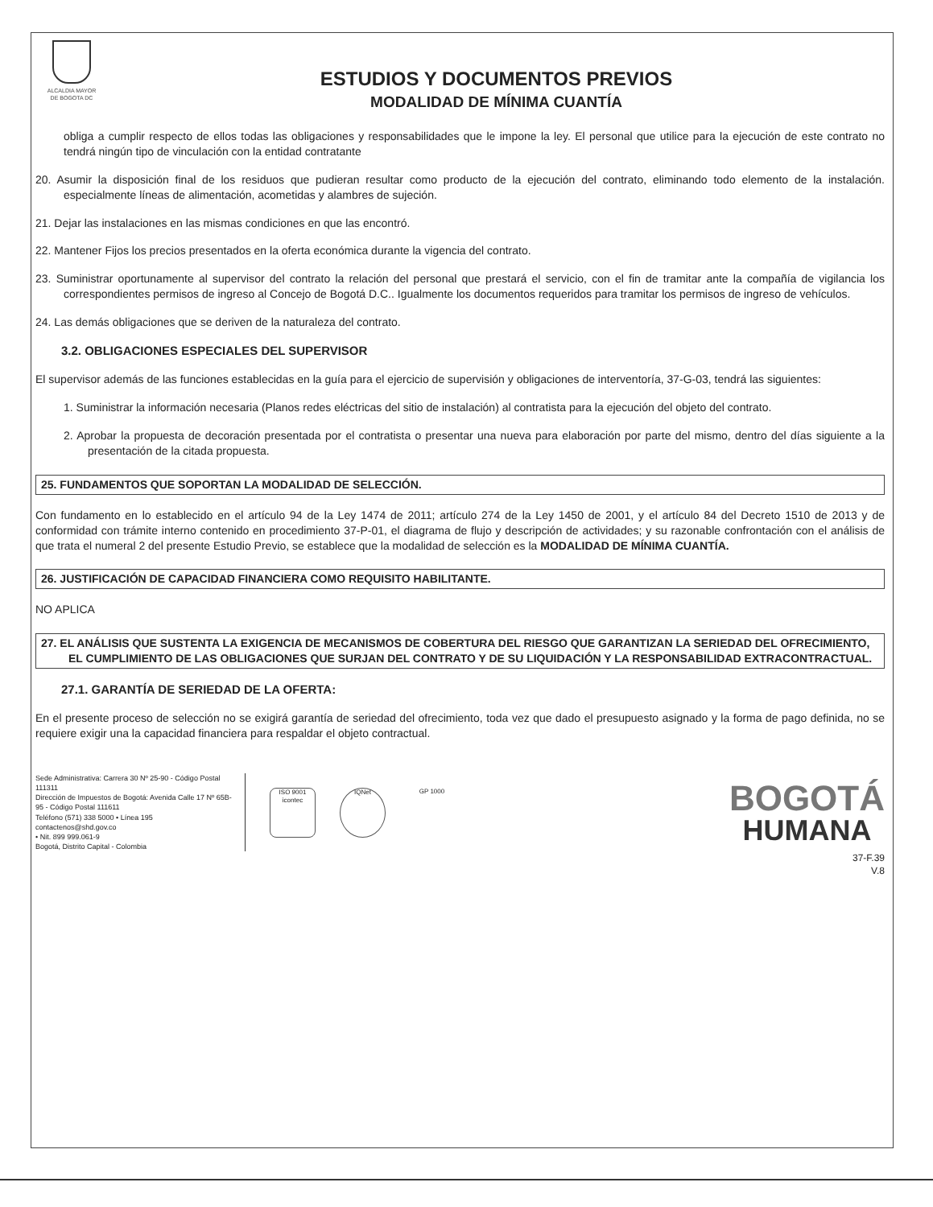ALCALDIA MAYOR
DE BOGOTA DC
ESTUDIOS Y DOCUMENTOS PREVIOS
MODALIDAD DE MÍNIMA CUANTÍA
obliga a cumplir respecto de ellos todas las obligaciones y responsabilidades que le impone la ley. El personal que utilice para la ejecución de este contrato no tendrá ningún tipo de vinculación con la entidad contratante
20. Asumir la disposición final de los residuos que pudieran resultar como producto de la ejecución del contrato, eliminando todo elemento de la instalación. especialmente líneas de alimentación, acometidas y alambres de sujeción.
21. Dejar las instalaciones en las mismas condiciones en que las encontró.
22. Mantener Fijos los precios presentados en la oferta económica durante la vigencia del contrato.
23. Suministrar oportunamente al supervisor del contrato la relación del personal que prestará el servicio, con el fin de tramitar ante la compañía de vigilancia los correspondientes permisos de ingreso al Concejo de Bogotá D.C.. Igualmente los documentos requeridos para tramitar los permisos de ingreso de vehículos.
24. Las demás obligaciones que se deriven de la naturaleza del contrato.
3.2. OBLIGACIONES ESPECIALES DEL SUPERVISOR
El supervisor además de las funciones establecidas en la guía para el ejercicio de supervisión y obligaciones de interventoría, 37-G-03, tendrá las siguientes:
1. Suministrar la información necesaria (Planos redes eléctricas del sitio de instalación) al contratista para la ejecución del objeto del contrato.
2. Aprobar la propuesta de decoración presentada por el contratista o presentar una nueva para elaboración por parte del mismo, dentro del días siguiente a la presentación de la citada propuesta.
25. FUNDAMENTOS QUE SOPORTAN LA MODALIDAD DE SELECCIÓN.
Con fundamento en lo establecido en el artículo 94 de la Ley 1474 de 2011; artículo 274 de la Ley 1450 de 2001, y el artículo 84 del Decreto 1510 de 2013 y de conformidad con trámite interno contenido en procedimiento 37-P-01, el diagrama de flujo y descripción de actividades; y su razonable confrontación con el análisis de que trata el numeral 2 del presente Estudio Previo, se establece que la modalidad de selección es la MODALIDAD DE MÍNIMA CUANTÍA.
26. JUSTIFICACIÓN DE CAPACIDAD FINANCIERA COMO REQUISITO HABILITANTE.
NO APLICA
27. EL ANÁLISIS QUE SUSTENTA LA EXIGENCIA DE MECANISMOS DE COBERTURA DEL RIESGO QUE GARANTIZAN LA SERIEDAD DEL OFRECIMIENTO, EL CUMPLIMIENTO DE LAS OBLIGACIONES QUE SURJAN DEL CONTRATO Y DE SU LIQUIDACIÓN Y LA RESPONSABILIDAD EXTRACONTRACTUAL.
27.1. GARANTÍA DE SERIEDAD DE LA OFERTA:
En el presente proceso de selección no se exigirá garantía de seriedad del ofrecimiento, toda vez que dado el presupuesto asignado y la forma de pago definida, no se requiere exigir una la capacidad financiera para respaldar el objeto contractual.
Sede Administrativa: Carrera 30 Nº 25-90 - Código Postal 111311
Dirección de Impuestos de Bogotá: Avenida Calle 17 Nº 65B-95 - Código Postal 111611
Teléfono (571) 338 5000 • Línea 195
contactenos@shd.gov.co
• Nit. 899 999.061-9
Bogotá, Distrito Capital - Colombia
ISO 9001
icontec
IQNet GP 1000
BOGOTÁ
HUMANA
37-F.39
V.8